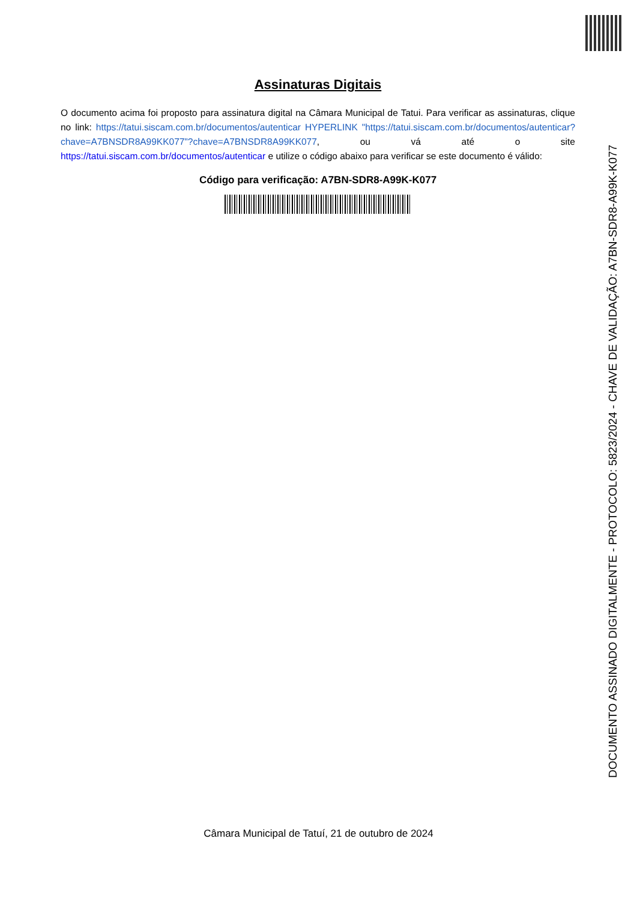Assinaturas Digitais
O documento acima foi proposto para assinatura digital na Câmara Municipal de Tatui. Para verificar as assinaturas, clique no link: https://tatui.siscam.com.br/documentos/autenticar HYPERLINK "https://tatui.siscam.com.br/documentos/autenticar?chave=A7BNSDR8A99KK077"?chave=A7BNSDR8A99KK077, ou vá até o site https://tatui.siscam.com.br/documentos/autenticar e utilize o código abaixo para verificar se este documento é válido:
Código para verificação: A7BN-SDR8-A99K-K077
DOCUMENTO ASSINADO DIGITALMENTE - PROTOCOLO: 5823/2024 - CHAVE DE VALIDAÇÃO: A7BN-SDR8-A99K-K077
Câmara Municipal de Tatuí, 21 de outubro de 2024